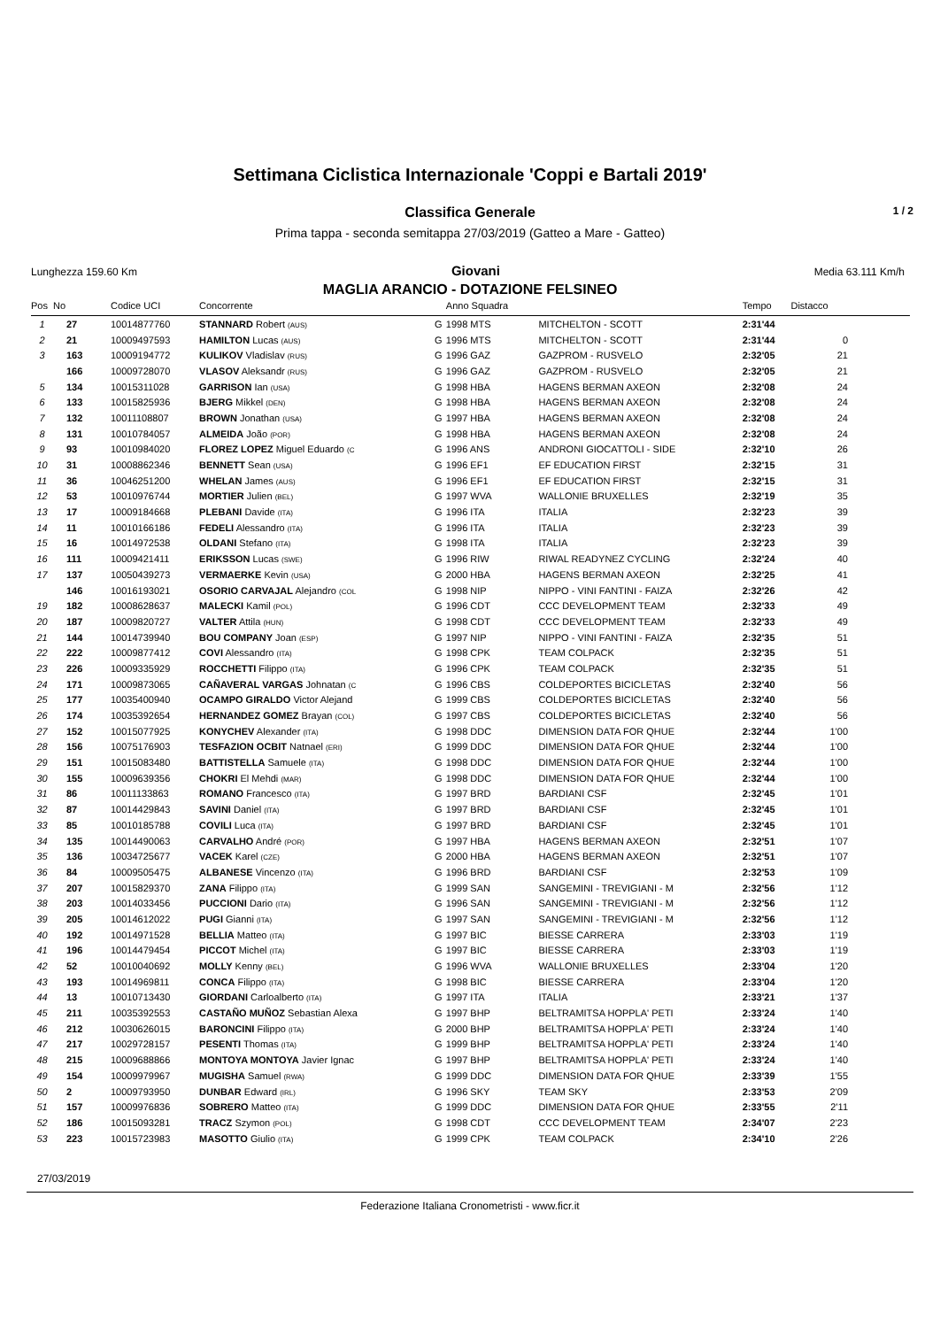Settimana Ciclistica Internazionale 'Coppi e Bartali 2019'
Classifica Generale 1 / 2
Prima tappa - seconda semitappa 27/03/2019 (Gatteo a Mare - Gatteo)
Lunghezza 159.60 Km Giovani Media 63.111 Km/h
MAGLIA ARANCIO - DOTAZIONE FELSINEO
| Pos | No | Codice UCI | Concorrente | | Anno Squadra | | Tempo | Distacco |
| --- | --- | --- | --- | --- | --- | --- | --- | --- |
| 1 | 27 | 10014877760 | STANNARD Robert (AUS) | G | 1998 MTS | MITCHELTON - SCOTT | 2:31'44 | |
| 2 | 21 | 10009497593 | HAMILTON Lucas (AUS) | G | 1996 MTS | MITCHELTON - SCOTT | 2:31'44 | 0 |
| 3 | 163 | 10009194772 | KULIKOV Vladislav (RUS) | G | 1996 GAZ | GAZPROM - RUSVELO | 2:32'05 | 21 |
| | 166 | 10009728070 | VLASOV Aleksandr (RUS) | G | 1996 GAZ | GAZPROM - RUSVELO | 2:32'05 | 21 |
| 5 | 134 | 10015311028 | GARRISON Ian (USA) | G | 1998 HBA | HAGENS BERMAN AXEON | 2:32'08 | 24 |
| 6 | 133 | 10015825936 | BJERG Mikkel (DEN) | G | 1998 HBA | HAGENS BERMAN AXEON | 2:32'08 | 24 |
| 7 | 132 | 10011108807 | BROWN Jonathan (USA) | G | 1997 HBA | HAGENS BERMAN AXEON | 2:32'08 | 24 |
| 8 | 131 | 10010784057 | ALMEIDA João (POR) | G | 1998 HBA | HAGENS BERMAN AXEON | 2:32'08 | 24 |
| 9 | 93 | 10010984020 | FLOREZ LOPEZ Miguel Eduardo (C | G | 1996 ANS | ANDRONI GIOCATTOLI - SIDE | 2:32'10 | 26 |
| 10 | 31 | 10008862346 | BENNETT Sean (USA) | G | 1996 EF1 | EF EDUCATION FIRST | 2:32'15 | 31 |
| 11 | 36 | 10046251200 | WHELAN James (AUS) | G | 1996 EF1 | EF EDUCATION FIRST | 2:32'15 | 31 |
| 12 | 53 | 10010976744 | MORTIER Julien (BEL) | G | 1997 WVA | WALLONIE BRUXELLES | 2:32'19 | 35 |
| 13 | 17 | 10009184668 | PLEBANI Davide (ITA) | G | 1996 ITA | ITALIA | 2:32'23 | 39 |
| 14 | 11 | 10010166186 | FEDELI Alessandro (ITA) | G | 1996 ITA | ITALIA | 2:32'23 | 39 |
| 15 | 16 | 10014972538 | OLDANI Stefano (ITA) | G | 1998 ITA | ITALIA | 2:32'23 | 39 |
| 16 | 111 | 10009421411 | ERIKSSON Lucas (SWE) | G | 1996 RIW | RIWAL READYNEZ CYCLING | 2:32'24 | 40 |
| 17 | 137 | 10050439273 | VERMAERKE Kevin (USA) | G | 2000 HBA | HAGENS BERMAN AXEON | 2:32'25 | 41 |
| | 146 | 10016193021 | OSORIO CARVAJAL Alejandro (COL | G | 1998 NIP | NIPPO - VINI FANTINI - FAIZA | 2:32'26 | 42 |
| 19 | 182 | 10008628637 | MALECKI Kamil (POL) | G | 1996 CDT | CCC DEVELOPMENT TEAM | 2:32'33 | 49 |
| 20 | 187 | 10009820727 | VALTER Attila (HUN) | G | 1998 CDT | CCC DEVELOPMENT TEAM | 2:32'33 | 49 |
| 21 | 144 | 10014739940 | BOU COMPANY Joan (ESP) | G | 1997 NIP | NIPPO - VINI FANTINI - FAIZA | 2:32'35 | 51 |
| 22 | 222 | 10009877412 | COVI Alessandro (ITA) | G | 1998 CPK | TEAM COLPACK | 2:32'35 | 51 |
| 23 | 226 | 10009335929 | ROCCHETTI Filippo (ITA) | G | 1996 CPK | TEAM COLPACK | 2:32'35 | 51 |
| 24 | 171 | 10009873065 | CAÑAVERAL VARGAS Johnatan (C | G | 1996 CBS | COLDEPORTES BICICLETAS | 2:32'40 | 56 |
| 25 | 177 | 10035400940 | OCAMPO GIRALDO Victor Alejand | G | 1999 CBS | COLDEPORTES BICICLETAS | 2:32'40 | 56 |
| 26 | 174 | 10035392654 | HERNANDEZ GOMEZ Brayan (COL) | G | 1997 CBS | COLDEPORTES BICICLETAS | 2:32'40 | 56 |
| 27 | 152 | 10015077925 | KONYCHEV Alexander (ITA) | G | 1998 DDC | DIMENSION DATA FOR QHUE | 2:32'44 | 1'00 |
| 28 | 156 | 10075176903 | TESFAZION OCBIT Natnael (ERI) | G | 1999 DDC | DIMENSION DATA FOR QHUE | 2:32'44 | 1'00 |
| 29 | 151 | 10015083480 | BATTISTELLA Samuele (ITA) | G | 1998 DDC | DIMENSION DATA FOR QHUE | 2:32'44 | 1'00 |
| 30 | 155 | 10009639356 | CHOKRI El Mehdi (MAR) | G | 1998 DDC | DIMENSION DATA FOR QHUE | 2:32'44 | 1'00 |
| 31 | 86 | 10011133863 | ROMANO Francesco (ITA) | G | 1997 BRD | BARDIANI CSF | 2:32'45 | 1'01 |
| 32 | 87 | 10014429843 | SAVINI Daniel (ITA) | G | 1997 BRD | BARDIANI CSF | 2:32'45 | 1'01 |
| 33 | 85 | 10010185788 | COVILI Luca (ITA) | G | 1997 BRD | BARDIANI CSF | 2:32'45 | 1'01 |
| 34 | 135 | 10014490063 | CARVALHO André (POR) | G | 1997 HBA | HAGENS BERMAN AXEON | 2:32'51 | 1'07 |
| 35 | 136 | 10034725677 | VACEK Karel (CZE) | G | 2000 HBA | HAGENS BERMAN AXEON | 2:32'51 | 1'07 |
| 36 | 84 | 10009505475 | ALBANESE Vincenzo (ITA) | G | 1996 BRD | BARDIANI CSF | 2:32'53 | 1'09 |
| 37 | 207 | 10015829370 | ZANA Filippo (ITA) | G | 1999 SAN | SANGEMINI - TREVIGIANI - M | 2:32'56 | 1'12 |
| 38 | 203 | 10014033456 | PUCCIONI Dario (ITA) | G | 1996 SAN | SANGEMINI - TREVIGIANI - M | 2:32'56 | 1'12 |
| 39 | 205 | 10014612022 | PUGI Gianni (ITA) | G | 1997 SAN | SANGEMINI - TREVIGIANI - M | 2:32'56 | 1'12 |
| 40 | 192 | 10014971528 | BELLIA Matteo (ITA) | G | 1997 BIC | BIESSE CARRERA | 2:33'03 | 1'19 |
| 41 | 196 | 10014479454 | PICCOT Michel (ITA) | G | 1997 BIC | BIESSE CARRERA | 2:33'03 | 1'19 |
| 42 | 52 | 10010040692 | MOLLY Kenny (BEL) | G | 1996 WVA | WALLONIE BRUXELLES | 2:33'04 | 1'20 |
| 43 | 193 | 10014969811 | CONCA Filippo (ITA) | G | 1998 BIC | BIESSE CARRERA | 2:33'04 | 1'20 |
| 44 | 13 | 10010713430 | GIORDANI Carloalberto (ITA) | G | 1997 ITA | ITALIA | 2:33'21 | 1'37 |
| 45 | 211 | 10035392553 | CASTAÑO MUÑOZ Sebastian Alexa | G | 1997 BHP | BELTRAMITSA HOPPLA' PETI | 2:33'24 | 1'40 |
| 46 | 212 | 10030626015 | BARONCINI Filippo (ITA) | G | 2000 BHP | BELTRAMITSA HOPPLA' PETI | 2:33'24 | 1'40 |
| 47 | 217 | 10029728157 | PESENTI Thomas (ITA) | G | 1999 BHP | BELTRAMITSA HOPPLA' PETI | 2:33'24 | 1'40 |
| 48 | 215 | 10009688866 | MONTOYA MONTOYA Javier Ignac | G | 1997 BHP | BELTRAMITSA HOPPLA' PETI | 2:33'24 | 1'40 |
| 49 | 154 | 10009979967 | MUGISHA Samuel (RWA) | G | 1999 DDC | DIMENSION DATA FOR QHUE | 2:33'39 | 1'55 |
| 50 | 2 | 10009793950 | DUNBAR Edward (IRL) | G | 1996 SKY | TEAM SKY | 2:33'53 | 2'09 |
| 51 | 157 | 10009976836 | SOBRERO Matteo (ITA) | G | 1999 DDC | DIMENSION DATA FOR QHUE | 2:33'55 | 2'11 |
| 52 | 186 | 10015093281 | TRACZ Szymon (POL) | G | 1998 CDT | CCC DEVELOPMENT TEAM | 2:34'07 | 2'23 |
| 53 | 223 | 10015723983 | MASOTTO Giulio (ITA) | G | 1999 CPK | TEAM COLPACK | 2:34'10 | 2'26 |
27/03/2019
Federazione Italiana Cronometristi - www.ficr.it